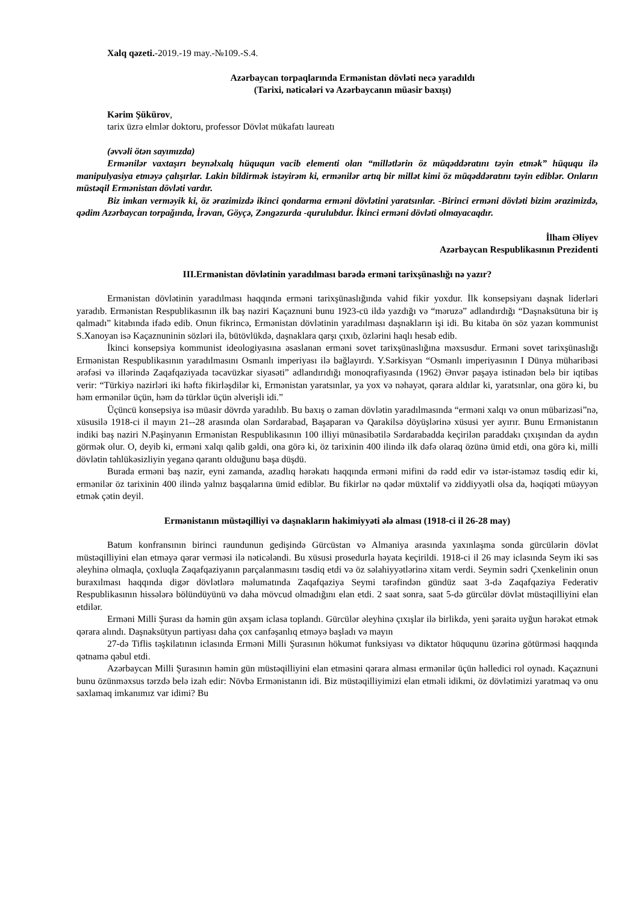Xalq qəzeti.-2019.-19 may.-№109.-S.4.
Azərbaycan torpaqlarında Ermənistan dövləti necə yaradıldı
(Tarixi, nəticələri və Azərbaycanın müasir baxışı)
Kərim Şükürov,
tarix üzrə elmlər doktoru, professor Dövlət mükafatı laureatı
(əvvəli ötən sayımızda)
Ermənilər vaxtaşırı beynəlxalq hüququn vacib elementi olan “millətlərin öz müqəddəratını təyin etmək” hüququ ilə manipulyasiya etməyə çalışırlar. Lakin bildirmək istəyirəm ki, ermənilər artıq bir millət kimi öz müqəddəratını təyin ediblər. Onların müstəqil Ermənistan dövləti vardır.
Biz imkan verməyik ki, öz ərazimizdə ikinci qondarma erməni dövlətini yaratsınlar. -Birinci erməni dövləti bizim ərazimizdə, qədim Azərbaycan torpağında, İrəvan, Göyçə, Zəngəzurda -qurulubdur. İkinci erməni dövləti olmayacaqdır.
İlham Əliyev
Azərbaycan Respublikasının Prezidenti
III.Ermənistan dövlətinin yaradılması barədə erməni tarixşünaslığı nə yazır?
Ermənistan dövlətinin yaradılması haqqında erməni tarixşünaslığında vahid fikir yoxdur. İlk konsepsiyanı daşnak liderləri yaradıb. Ermənistan Respublikasının ilk baş naziri Kaçaznuni bunu 1923-cü ildə yazdığı və “məruzə” adlandırdığı “Daşnaksütuna bir iş qalmadı” kitabında ifadə edib. Onun fikrincə, Ermənistan dövlətinin yaradılması daşnakların işi idi. Bu kitaba ön söz yazan kommunist S.Xanoyan isə Kaçaznuninin sözləri ilə, bütövlükdə, daşnaklara qarşı çıxıb, özlərini haqlı hesab edib.
İkinci konsepsiya kommunist ideologiyasına əsaslanan erməni sovet tarixşünaslığına məxsusdur. Erməni sovet tarixşünaslığı Ermənistan Respublikasının yaradılmasını Osmanlı imperiyası ilə bağlayırdı. Y.Sərkisyan “Osmanlı imperiyasının I Dünya müharibəsi ərəfəsi və illərində Zaqafqaziyada təcavüzkar siyasəti” adlandırıdığı monoqrafiyasında (1962) Ənvər paşaya istinadən belə bir iqtibas verir: “Türkiyə nazirləri iki həftə fikirləşdilər ki, Ermənistan yaratsınlar, ya yox və nəhayət, qərara aldılar ki, yaratsınlar, ona görə ki, bu həm ermənilər üçün, həm də türklər üçün əlverişli idi.”
Üçüncü konsepsiya isə müasir dövrdə yaradılıb. Bu baxış o zaman dövlətin yaradılmasında “erməni xalqı və onun mübarizəsi”nə, xüsusilə 1918-ci il mayın 21--28 arasında olan Sərdarabad, Başaparan və Qarakilsə döyüşlərinə xüsusi yer ayırır. Bunu Ermənistanın indiki baş naziri N.Paşinyanın Ermənistan Respublikasının 100 illiyi münasibətilə Sərdarabadda keçirilən paraddakı çıxışından da aydın görmək olur. O, deyib ki, erməni xalqı qalib gəldi, ona görə ki, öz tarixinin 400 ilində ilk dəfə olaraq özünə ümid etdi, ona görə ki, milli dövlətin təhlükəsizliyin yeganə qarantı olduğunu başa düşdü.
Burada erməni baş nazir, eyni zamanda, azadlıq hərəkatı haqqında erməni mifini də rədd edir və istər-istəməz təsdiq edir ki, ermənilər öz tarixinin 400 ilində yalnız başqalarına ümid ediblər. Bu fikirlər nə qədər müxtəlif və ziddiyyətli olsa da, həqiqəti müəyyən etmək çətin deyil.
Ermənistanın müstəqilliyi və daşnakların hakimiyyəti ələ alması (1918-ci il 26-28 may)
Batum konfransının birinci raundunun gedişində Gürcüstan və Almaniya arasında yaxınlaşma sonda gürcülərin dövlət müstəqilliyini elan etməyə qərar verməsi ilə nəticələndi. Bu xüsusi prosedurla həyata keçirildi. 1918-ci il 26 may iclasında Seym iki səs əleyhinə olmaqla, çoxluqla Zaqafqaziyanın parçalanmasını təsdiq etdi və öz səlahiyyətlərinə xitam verdi. Seymin sədri Çxenkelinin onun buraxılması haqqında digər dövlətlərə məlumatında Zaqafqaziya Seymi tərəfindən gündüz saat 3-də Zaqafqaziya Federativ Respublikasının hissələrə bölündüyünü və daha mövcud olmadığını elan etdi. 2 saat sonra, saat 5-də gürcülər dövlət müstəqilliyini elan etdilər.
Erməni Milli Şurası da həmin gün axşam iclasa toplandı. Gürcülər əleyhinə çıxışlar ilə birlikdə, yeni şəraitə uyğun hərəkət etmək qərara alındı. Daşnaksütyun partiyası daha çox canfəşanlıq etməyə başladı və mayın
27-də Tiflis təşkilatının iclasında Erməni Milli Şurasının hökumət funksiyası və diktator hüququnu üzərinə götürməsi haqqında qətnamə qəbul etdi.
Azərbaycan Milli Şurasının həmin gün müstəqilliyini elan etməsini qərara alması ermənilər üçün həlledici rol oynadı. Kaçaznuni bunu özünməxsus tərzdə belə izah edir: Növbə Ermənistanın idi. Biz müstəqilliyimizi elan etməli idikmi, öz dövlətimizi yaratmaq və onu saxlamaq imkanımız var idimi? Bu